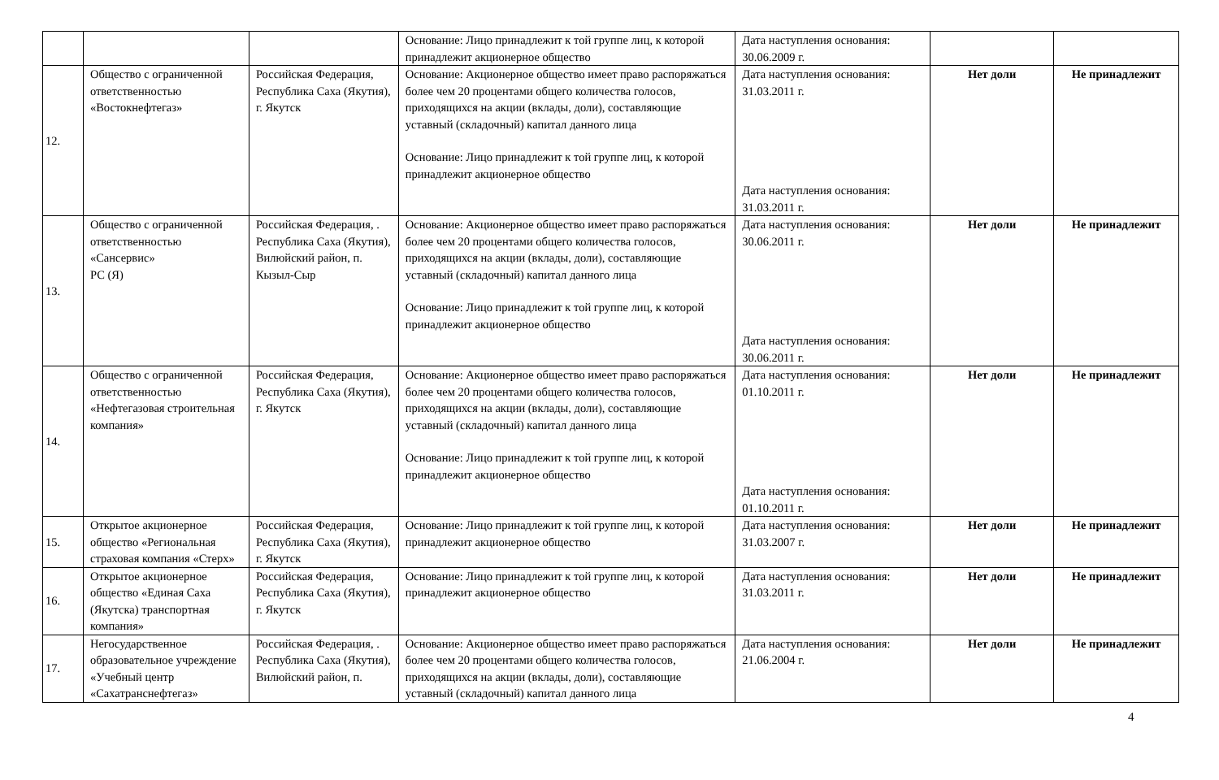| | | | Основание: Лицо принадлежит к той группе лиц, к которой принадлежит акционерное общество | Дата наступления основания: 30.06.2009 г. | | |
| 12. | Общество с ограниченной ответственностью «Востокнефтегаз» | Российская Федерация, Республика Саха (Якутия), г. Якутск | Основание: Акционерное общество имеет право распоряжаться более чем 20 процентами общего количества голосов, приходящихся на акции (вклады, доли), составляющие уставный (складочный) капитал данного лица Основание: Лицо принадлежит к той группе лиц, к которой принадлежит акционерное общество | Дата наступления основания: 31.03.2011 г. Дата наступления основания: 31.03.2011 г. | Нет доли | Не принадлежит |
| 13. | Общество с ограниченной ответственностью «Сансервис» РС (Я) | Российская Федерация, . Республика Саха (Якутия), Вилюйский район, п. Кызыл-Сыр | Основание: Акционерное общество имеет право распоряжаться более чем 20 процентами общего количества голосов, приходящихся на акции (вклады, доли), составляющие уставный (складочный) капитал данного лица Основание: Лицо принадлежит к той группе лиц, к которой принадлежит акционерное общество | Дата наступления основания: 30.06.2011 г. Дата наступления основания: 30.06.2011 г. | Нет доли | Не принадлежит |
| 14. | Общество с ограниченной ответственностью «Нефтегазовая строительная компания» | Российская Федерация, Республика Саха (Якутия), г. Якутск | Основание: Акционерное общество имеет право распоряжаться более чем 20 процентами общего количества голосов, приходящихся на акции (вклады, доли), составляющие уставный (складочный) капитал данного лица Основание: Лицо принадлежит к той группе лиц, к которой принадлежит акционерное общество | Дата наступления основания: 01.10.2011 г. Дата наступления основания: 01.10.2011 г. | Нет доли | Не принадлежит |
| 15. | Открытое акционерное общество «Региональная страховая компания «Стерх» | Российская Федерация, Республика Саха (Якутия), г. Якутск | Основание: Лицо принадлежит к той группе лиц, к которой принадлежит акционерное общество | Дата наступления основания: 31.03.2007 г. | Нет доли | Не принадлежит |
| 16. | Открытое акционерное общество «Единая Саха (Якутска) транспортная компания» | Российская Федерация, Республика Саха (Якутия), г. Якутск | Основание: Лицо принадлежит к той группе лиц, к которой принадлежит акционерное общество | Дата наступления основания: 31.03.2011 г. | Нет доли | Не принадлежит |
| 17. | Негосударственное образовательное учреждение «Учебный центр «Сахатранснефтегаз» | Российская Федерация, . Республика Саха (Якутия), Вилюйский район, п. | Основание: Акционерное общество имеет право распоряжаться более чем 20 процентами общего количества голосов, приходящихся на акции (вклады, доли), составляющие уставный (складочный) капитал данного лица | Дата наступления основания: 21.06.2004 г. | Нет доли | Не принадлежит |
4